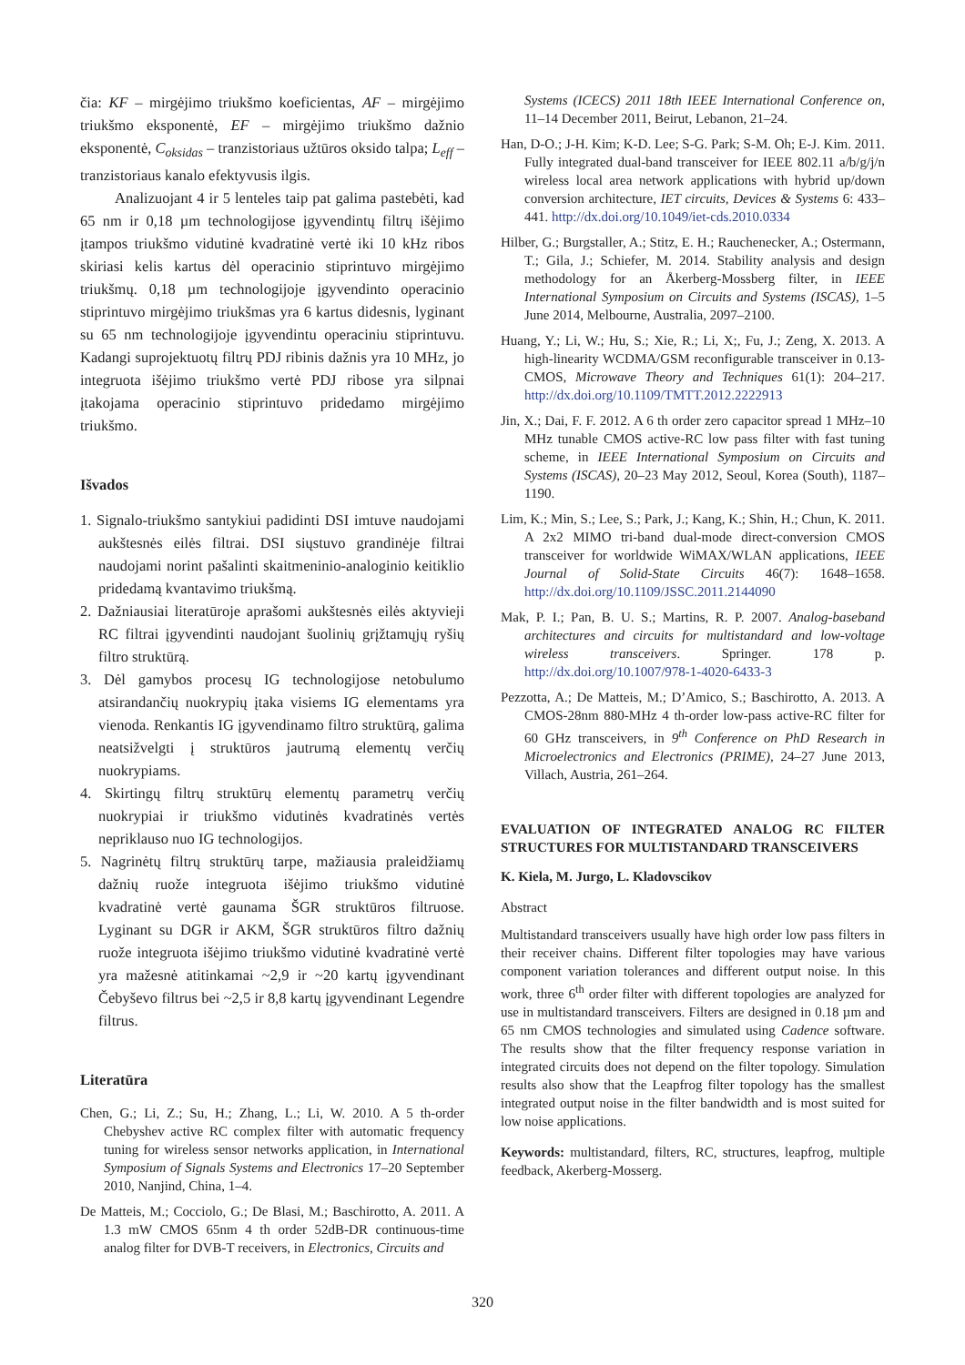čia: KF – mirgėjimo triukšmo koeficientas, AF – mirgėjimo triukšmo eksponentė, EF – mirgėjimo triukšmo dažnio eksponentė, C<sub>oksidas</sub> – tranzistoriaus užtūros oksido talpa; L<sub>eff</sub> – tranzistoriaus kanalo efektyvusis ilgis.
Analizuojant 4 ir 5 lenteles taip pat galima pastebėti, kad 65 nm ir 0,18 µm technologijose įgyvendintų filtrų išėjimo įtampos triukšmo vidutinė kvadratinė vertė iki 10 kHz ribos skiriasi kelis kartus dėl operacinio stiprintuvo mirgėjimo triukšmų. 0,18 µm technologijoje įgyvendinto operacinio stiprintuvo mirgėjimo triukšmas yra 6 kartus didesnis, lyginant su 65 nm technologijoje įgyvendintu operaciniu stiprintuvu. Kadangi suprojektuotų filtrų PDJ ribinis dažnis yra 10 MHz, jo integruota išėjimo triukšmo vertė PDJ ribose yra silpnai įtakojama operacinio stiprintuvo pridedamo mirgėjimo triukšmo.
Išvados
1. Signalo-triukšmo santykiui padidinti DSI imtuve naudojami aukštesnės eilės filtrai. DSI siųstuvo grandinėje filtrai naudojami norint pašalinti skaitmeninio-analoginio keitiklio pridedamą kvantavimo triukšmą.
2. Dažniausiai literatūroje aprašomi aukštesnės eilės aktyvieji RC filtrai įgyvendinti naudojant šuolinių grįžtamųjų ryšių filtro struktūrą.
3. Dėl gamybos procesų IG technologijose netobulumo atsirandančių nuokrypių įtaka visiems IG elementams yra vienoda. Renkantis IG įgyvendinamo filtro struktūrą, galima neatsižvelgti į struktūros jautrumą elementų verčių nuokrypiams.
4. Skirtingų filtrų struktūrų elementų parametrų verčių nuokrypiai ir triukšmo vidutinės kvadratinės vertės nepriklauso nuo IG technologijos.
5. Nagrinėtų filtrų struktūrų tarpe, mažiausia praleidžiamų dažnių ruože integruota išėjimo triukšmo vidutinė kvadratinė vertė gaunama ŠGR struktūros filtruose. Lyginant su DGR ir AKM, ŠGR struktūros filtro dažnių ruože integruota išėjimo triukšmo vidutinė kvadratinė vertė yra mažesnė atitinkamai ~2,9 ir ~20 kartų įgyvendinant Čebyševo filtrus bei ~2,5 ir 8,8 kartų įgyvendinant Legendre filtrus.
Literatūra
Chen, G.; Li, Z.; Su, H.; Zhang, L.; Li, W. 2010. A 5 th-order Chebyshev active RC complex filter with automatic frequency tuning for wireless sensor networks application, in International Symposium of Signals Systems and Electronics 17–20 September 2010, Nanjind, China, 1–4.
De Matteis, M.; Cocciolo, G.; De Blasi, M.; Baschirotto, A. 2011. A 1.3 mW CMOS 65nm 4 th order 52dB-DR continuous-time analog filter for DVB-T receivers, in Electronics, Circuits and
Systems (ICECS) 2011 18th IEEE International Conference on, 11–14 December 2011, Beirut, Lebanon, 21–24.
Han, D-O.; J-H. Kim; K-D. Lee; S-G. Park; S-M. Oh; E-J. Kim. 2011. Fully integrated dual-band transceiver for IEEE 802.11 a/b/g/j/n wireless local area network applications with hybrid up/down conversion architecture, IET circuits, Devices & Systems 6: 433–441. http://dx.doi.org/10.1049/iet-cds.2010.0334
Hilber, G.; Burgstaller, A.; Stitz, E. H.; Rauchenecker, A.; Ostermann, T.; Gila, J.; Schiefer, M. 2014. Stability analysis and design methodology for an Åkerberg-Mossberg filter, in IEEE International Symposium on Circuits and Systems (ISCAS), 1–5 June 2014, Melbourne, Australia, 2097–2100.
Huang, Y.; Li, W.; Hu, S.; Xie, R.; Li, X;, Fu, J.; Zeng, X. 2013. A high-linearity WCDMA/GSM reconfigurable transceiver in 0.13-CMOS, Microwave Theory and Techniques 61(1): 204–217. http://dx.doi.org/10.1109/TMTT.2012.2222913
Jin, X.; Dai, F. F. 2012. A 6 th order zero capacitor spread 1 MHz–10 MHz tunable CMOS active-RC low pass filter with fast tuning scheme, in IEEE International Symposium on Circuits and Systems (ISCAS), 20–23 May 2012, Seoul, Korea (South), 1187–1190.
Lim, K.; Min, S.; Lee, S.; Park, J.; Kang, K.; Shin, H.; Chun, K. 2011. A 2x2 MIMO tri-band dual-mode direct-conversion CMOS transceiver for worldwide WiMAX/WLAN applications, IEEE Journal of Solid-State Circuits 46(7): 1648–1658. http://dx.doi.org/10.1109/JSSC.2011.2144090
Mak, P. I.; Pan, B. U. S.; Martins, R. P. 2007. Analog-baseband architectures and circuits for multistandard and low-voltage wireless transceivers. Springer. 178 p. http://dx.doi.org/10.1007/978-1-4020-6433-3
Pezzotta, A.; De Matteis, M.; D’Amico, S.; Baschirotto, A. 2013. A CMOS-28nm 880-MHz 4 th-order low-pass active-RC filter for 60 GHz transceivers, in 9<sup>th</sup> Conference on PhD Research in Microelectronics and Electronics (PRIME), 24–27 June 2013, Villach, Austria, 261–264.
EVALUATION OF INTEGRATED ANALOG RC FILTER STRUCTURES FOR MULTISTANDARD TRANSCEIVERS
K. Kiela, M. Jurgo, L. Kladovscikov
Abstract
Multistandard transceivers usually have high order low pass filters in their receiver chains. Different filter topologies may have various component variation tolerances and different output noise. In this work, three 6<sup>th</sup> order filter with different topologies are analyzed for use in multistandard transceivers. Filters are designed in 0.18 µm and 65 nm CMOS technologies and simulated using Cadence software. The results show that the filter frequency response variation in integrated circuits does not depend on the filter topology. Simulation results also show that the Leapfrog filter topology has the smallest integrated output noise in the filter bandwidth and is most suited for low noise applications.
Keywords: multistandard, filters, RC, structures, leapfrog, multiple feedback, Akerberg-Mosserg.
320